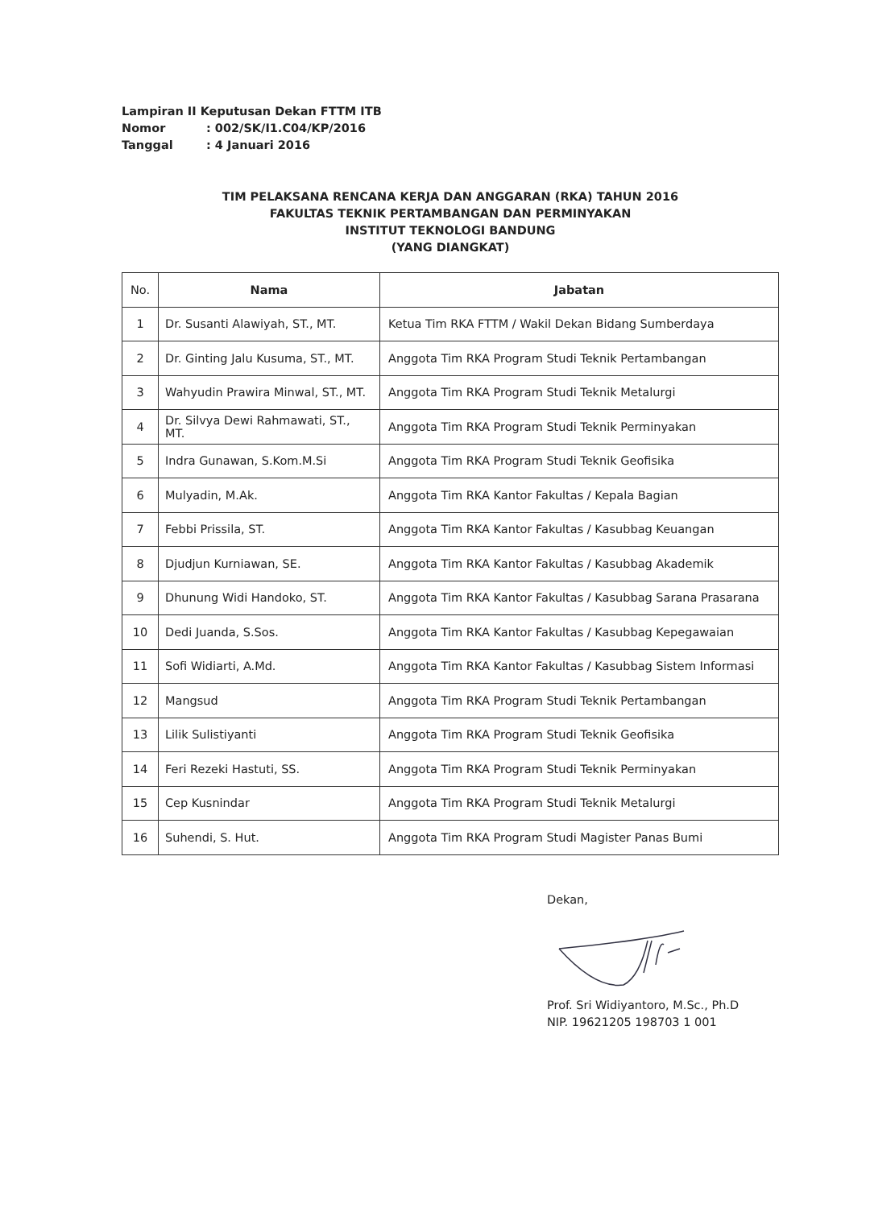Lampiran II Keputusan Dekan FTTM ITB
Nomor: 002/SK/I1.C04/KP/2016
Tanggal: 4 Januari 2016
TIM PELAKSANA RENCANA KERJA DAN ANGGARAN (RKA) TAHUN 2016
FAKULTAS TEKNIK PERTAMBANGAN DAN PERMINYAKAN
INSTITUT TEKNOLOGI BANDUNG
(YANG DIANGKAT)
| No. | Nama | Jabatan |
| --- | --- | --- |
| 1 | Dr. Susanti Alawiyah, ST., MT. | Ketua Tim RKA FTTM / Wakil Dekan Bidang Sumberdaya |
| 2 | Dr. Ginting Jalu Kusuma, ST., MT. | Anggota Tim RKA Program Studi Teknik Pertambangan |
| 3 | Wahyudin Prawira Minwal, ST., MT. | Anggota Tim RKA Program Studi Teknik Metalurgi |
| 4 | Dr. Silvya Dewi Rahmawati, ST., MT. | Anggota Tim RKA Program Studi Teknik Perminyakan |
| 5 | Indra Gunawan, S.Kom.M.Si | Anggota Tim RKA Program Studi Teknik Geofisika |
| 6 | Mulyadin, M.Ak. | Anggota Tim RKA Kantor Fakultas / Kepala Bagian |
| 7 | Febbi Prissila, ST. | Anggota Tim RKA Kantor Fakultas / Kasubbag Keuangan |
| 8 | Djudjun Kurniawan, SE. | Anggota Tim RKA Kantor Fakultas / Kasubbag Akademik |
| 9 | Dhunung Widi Handoko, ST. | Anggota Tim RKA Kantor Fakultas / Kasubbag Sarana Prasarana |
| 10 | Dedi Juanda, S.Sos. | Anggota Tim RKA Kantor Fakultas / Kasubbag Kepegawaian |
| 11 | Sofi Widiarti, A.Md. | Anggota Tim RKA Kantor Fakultas / Kasubbag Sistem Informasi |
| 12 | Mangsud | Anggota Tim RKA Program Studi Teknik Pertambangan |
| 13 | Lilik Sulistiyanti | Anggota Tim RKA Program Studi Teknik Geofisika |
| 14 | Feri Rezeki Hastuti, SS. | Anggota Tim RKA Program Studi Teknik Perminyakan |
| 15 | Cep Kusnindar | Anggota Tim RKA Program Studi Teknik Metalurgi |
| 16 | Suhendi, S. Hut. | Anggota Tim RKA Program Studi Magister Panas Bumi |
Dekan,
Prof. Sri Widiyantoro, M.Sc., Ph.D
NIP. 19621205 198703 1 001